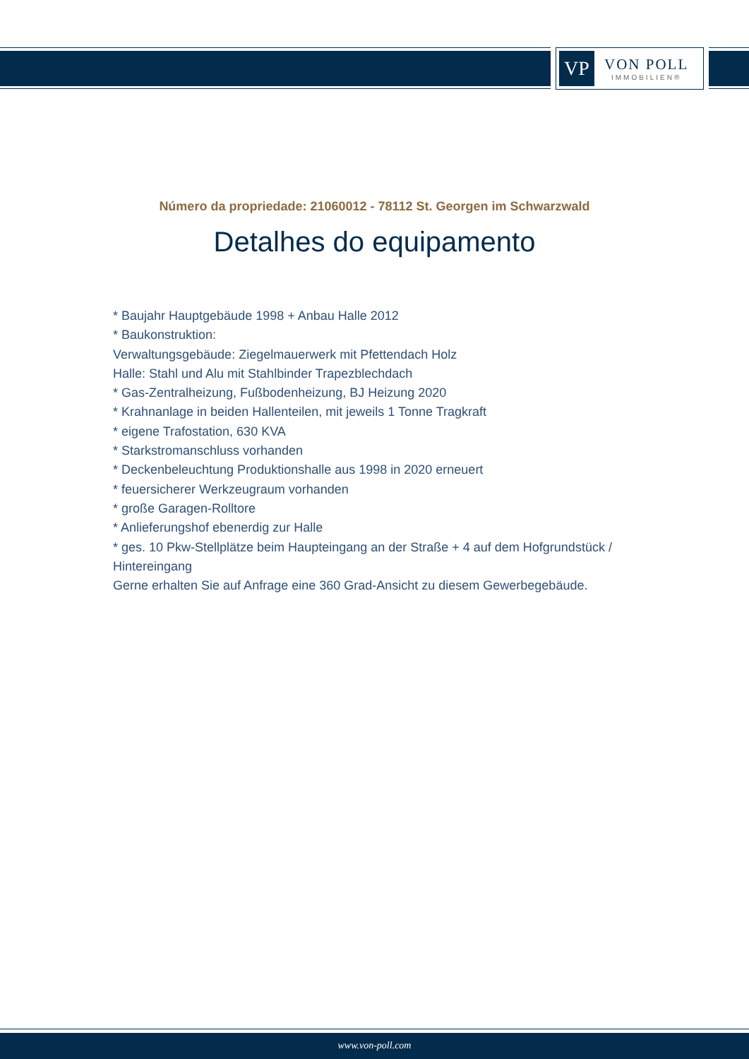VP
VON POLL
IMMOBILIEN®
Número da propriedade: 21060012 - 78112 St. Georgen im Schwarzwald
Detalhes do equipamento
* Baujahr Hauptgebäude 1998 + Anbau Halle 2012
* Baukonstruktion:
Verwaltungsgebäude: Ziegelmauerwerk mit Pfettendach Holz
Halle: Stahl und Alu mit Stahlbinder Trapezblechdach
* Gas-Zentralheizung, Fußbodenheizung, BJ Heizung 2020
* Krahnanlage in beiden Hallenteilen, mit jeweils 1 Tonne Tragkraft
* eigene Trafostation, 630 KVA
* Starkstromanschluss vorhanden
* Deckenbeleuchtung Produktionshalle aus 1998 in 2020 erneuert
* feuersicherer Werkzeugraum vorhanden
* große Garagen-Rolltore
* Anlieferungshof ebenerdig zur Halle
* ges. 10 Pkw-Stellplätze beim Haupteingang an der Straße + 4 auf dem Hofgrundstück / Hintereingang
Gerne erhalten Sie auf Anfrage eine 360 Grad-Ansicht zu diesem Gewerbegebäude.
www.von-poll.com